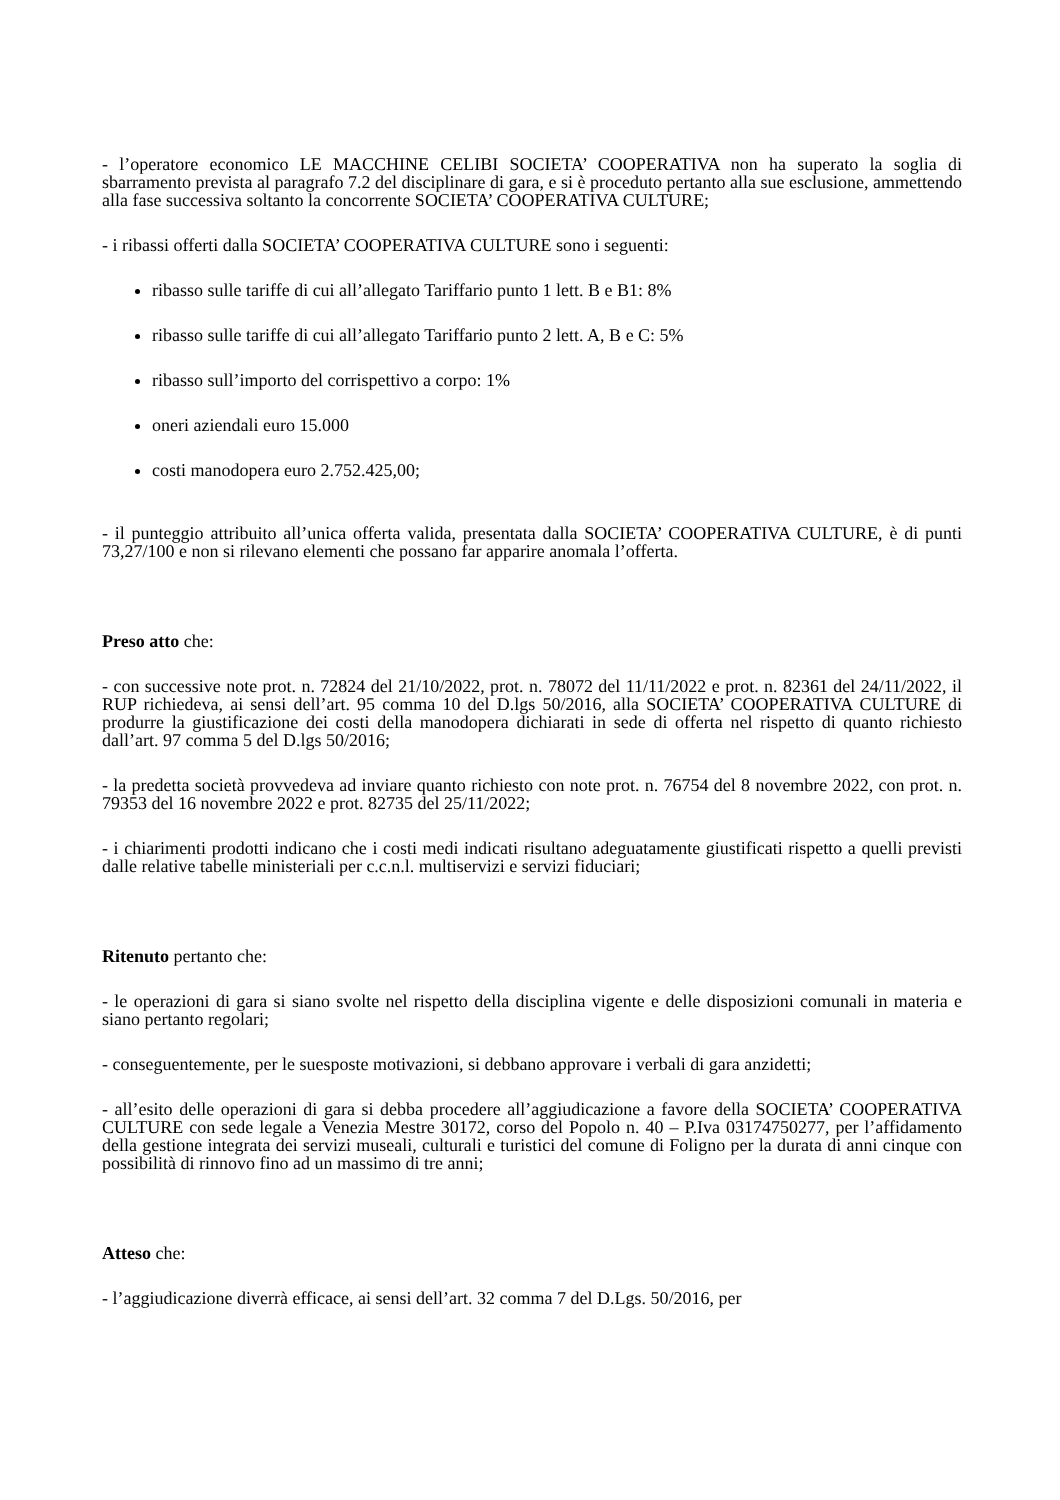- l’operatore economico LE MACCHINE CELIBI SOCIETA’ COOPERATIVA non ha superato la soglia di sbarramento prevista al paragrafo 7.2 del disciplinare di gara, e si è proceduto pertanto alla sue esclusione, ammettendo alla fase successiva soltanto la concorrente SOCIETA’ COOPERATIVA CULTURE;
- i ribassi offerti dalla SOCIETA’ COOPERATIVA CULTURE sono i seguenti:
ribasso sulle tariffe di cui all’allegato Tariffario punto 1 lett. B e B1: 8%
ribasso sulle tariffe di cui all’allegato Tariffario punto 2 lett. A, B e C: 5%
ribasso sull’importo del corrispettivo a corpo: 1%
oneri aziendali euro 15.000
costi manodopera euro 2.752.425,00;
- il punteggio attribuito all’unica offerta valida, presentata dalla SOCIETA’ COOPERATIVA CULTURE, è di punti 73,27/100 e non si rilevano elementi che possano far apparire anomala l’offerta.
Preso atto che:
- con successive note prot. n. 72824 del 21/10/2022, prot. n. 78072 del 11/11/2022 e prot. n. 82361 del 24/11/2022, il RUP richiedeva, ai sensi dell’art. 95 comma 10 del D.lgs 50/2016, alla SOCIETA’ COOPERATIVA CULTURE di produrre la giustificazione dei costi della manodopera dichiarati in sede di offerta nel rispetto di quanto richiesto dall’art. 97 comma 5 del D.lgs 50/2016;
- la predetta società provvedeva ad inviare quanto richiesto con note prot. n. 76754 del 8 novembre 2022, con prot. n. 79353 del 16 novembre 2022 e prot. 82735 del 25/11/2022;
- i chiarimenti prodotti indicano che i costi medi indicati risultano adeguatamente giustificati rispetto a quelli previsti dalle relative tabelle ministeriali per c.c.n.l. multiservizi e servizi fiduciari;
Ritenuto pertanto che:
- le operazioni di gara si siano svolte nel rispetto della disciplina vigente e delle disposizioni comunali in materia e siano pertanto regolari;
- conseguentemente, per le suesposte motivazioni, si debbano approvare i verbali di gara anzidetti;
- all’esito delle operazioni di gara si debba procedere all’aggiudicazione a favore della SOCIETA’ COOPERATIVA CULTURE con sede legale a Venezia Mestre 30172, corso del Popolo n. 40 – P.Iva 03174750277, per l’affidamento della gestione integrata dei servizi museali, culturali e turistici del comune di Foligno per la durata di anni cinque con possibilità di rinnovo fino ad un massimo di tre anni;
Atteso che:
- l’aggiudicazione diverrà efficace, ai sensi dell’art. 32 comma 7 del D.Lgs. 50/2016, per